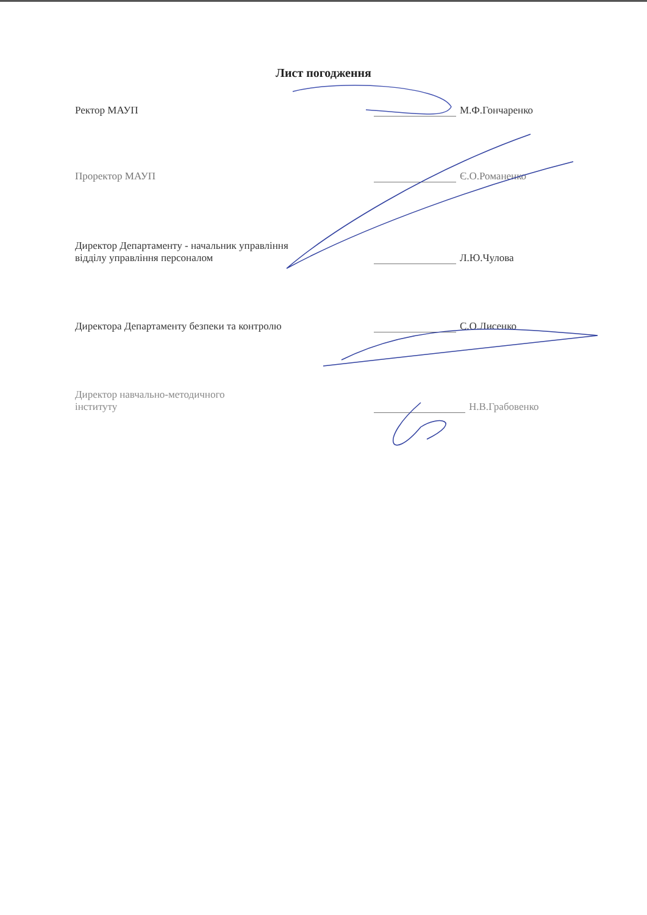Лист погодження
Ректор МАУП
М.Ф.Гончаренко
Проректор МАУП
Є.О.Романенко
Директор Департаменту - начальник управління
відділу управління персоналом
Л.Ю.Чулова
Директора Департаменту безпеки та контролю
С.О.Лисенко
Директор навчально-методичного
інституту
Н.В.Грабовенко